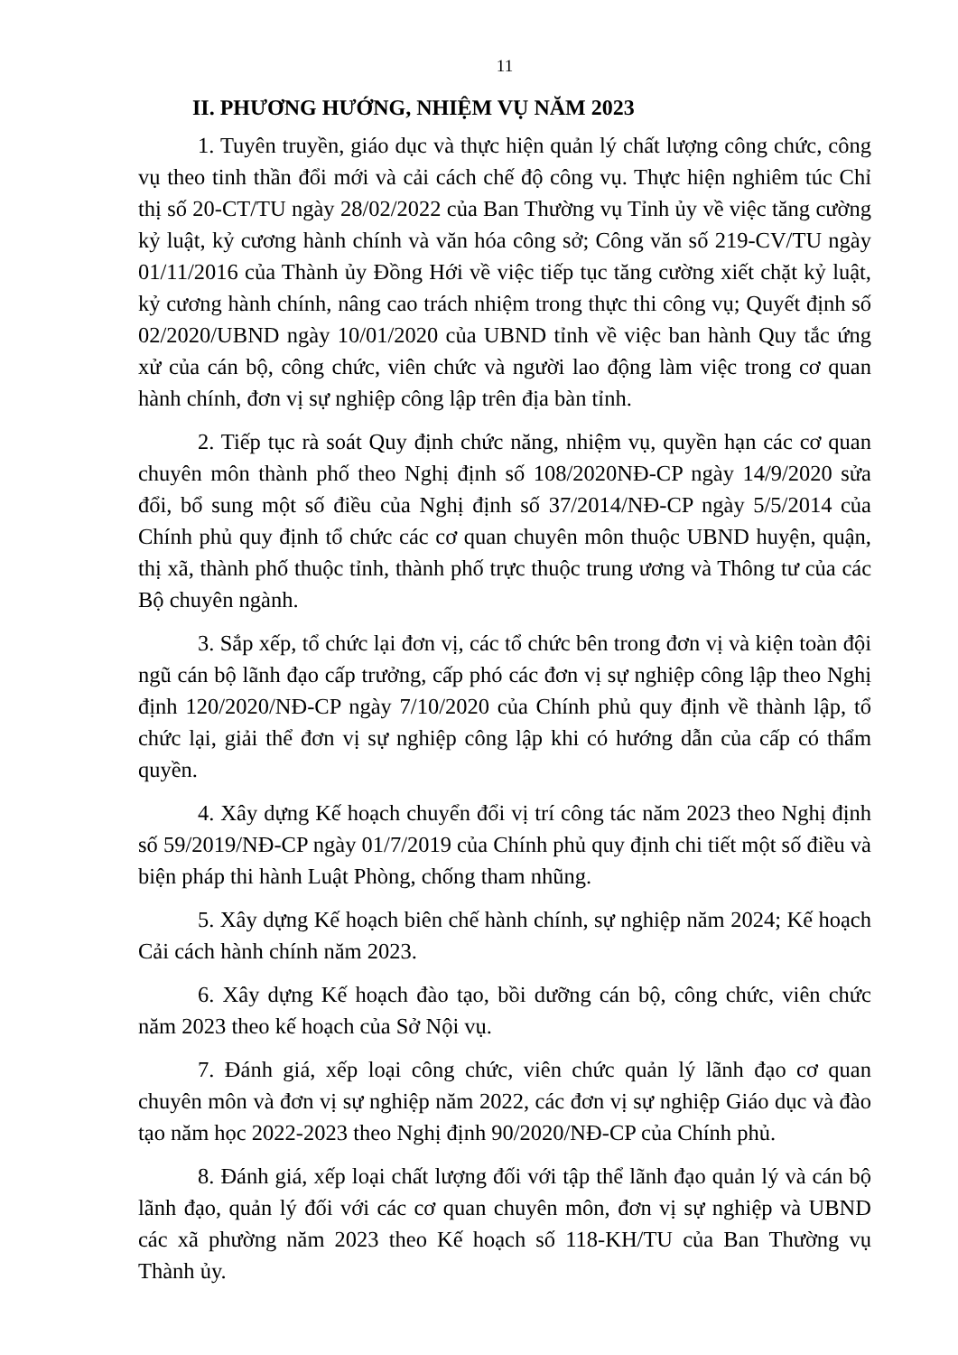11
II. PHƯƠNG HƯỚNG, NHIỆM VỤ NĂM 2023
1. Tuyên truyền, giáo dục và thực hiện quản lý chất lượng công chức, công vụ theo tinh thần đổi mới và cải cách chế độ công vụ. Thực hiện nghiêm túc Chỉ thị số 20-CT/TU ngày 28/02/2022 của Ban Thường vụ Tỉnh ủy về việc tăng cường kỷ luật, kỷ cương hành chính và văn hóa công sở; Công văn số 219-CV/TU ngày 01/11/2016 của Thành ủy Đồng Hới về việc tiếp tục tăng cường xiết chặt kỷ luật, kỷ cương hành chính, nâng cao trách nhiệm trong thực thi công vụ; Quyết định số 02/2020/UBND ngày 10/01/2020 của UBND tỉnh về việc ban hành Quy tắc ứng xử của cán bộ, công chức, viên chức và người lao động làm việc trong cơ quan hành chính, đơn vị sự nghiệp công lập trên địa bàn tỉnh.
2. Tiếp tục rà soát Quy định chức năng, nhiệm vụ, quyền hạn các cơ quan chuyên môn thành phố theo Nghị định số 108/2020NĐ-CP ngày 14/9/2020 sửa đổi, bổ sung một số điều của Nghị định số 37/2014/NĐ-CP ngày 5/5/2014 của Chính phủ quy định tổ chức các cơ quan chuyên môn thuộc UBND huyện, quận, thị xã, thành phố thuộc tỉnh, thành phố trực thuộc trung ương và Thông tư của các Bộ chuyên ngành.
3. Sắp xếp, tổ chức lại đơn vị, các tổ chức bên trong đơn vị và kiện toàn đội ngũ cán bộ lãnh đạo cấp trưởng, cấp phó các đơn vị sự nghiệp công lập theo Nghị định 120/2020/NĐ-CP ngày 7/10/2020 của Chính phủ quy định về thành lập, tổ chức lại, giải thể đơn vị sự nghiệp công lập khi có hướng dẫn của cấp có thẩm quyền.
4. Xây dựng Kế hoạch chuyển đổi vị trí công tác năm 2023 theo Nghị định số 59/2019/NĐ-CP ngày 01/7/2019 của Chính phủ quy định chi tiết một số điều và biện pháp thi hành Luật Phòng, chống tham nhũng.
5. Xây dựng Kế hoạch biên chế hành chính, sự nghiệp năm 2024; Kế hoạch Cải cách hành chính năm 2023.
6. Xây dựng Kế hoạch đào tạo, bồi dưỡng cán bộ, công chức, viên chức năm 2023 theo kế hoạch của Sở Nội vụ.
7. Đánh giá, xếp loại công chức, viên chức quản lý lãnh đạo cơ quan chuyên môn và đơn vị sự nghiệp năm 2022, các đơn vị sự nghiệp Giáo dục và đào tạo năm học 2022-2023 theo Nghị định 90/2020/NĐ-CP của Chính phủ.
8. Đánh giá, xếp loại chất lượng đối với tập thể lãnh đạo quản lý và cán bộ lãnh đạo, quản lý đối với các cơ quan chuyên môn, đơn vị sự nghiệp và UBND các xã phường năm 2023 theo Kế hoạch số 118-KH/TU của Ban Thường vụ Thành ủy.